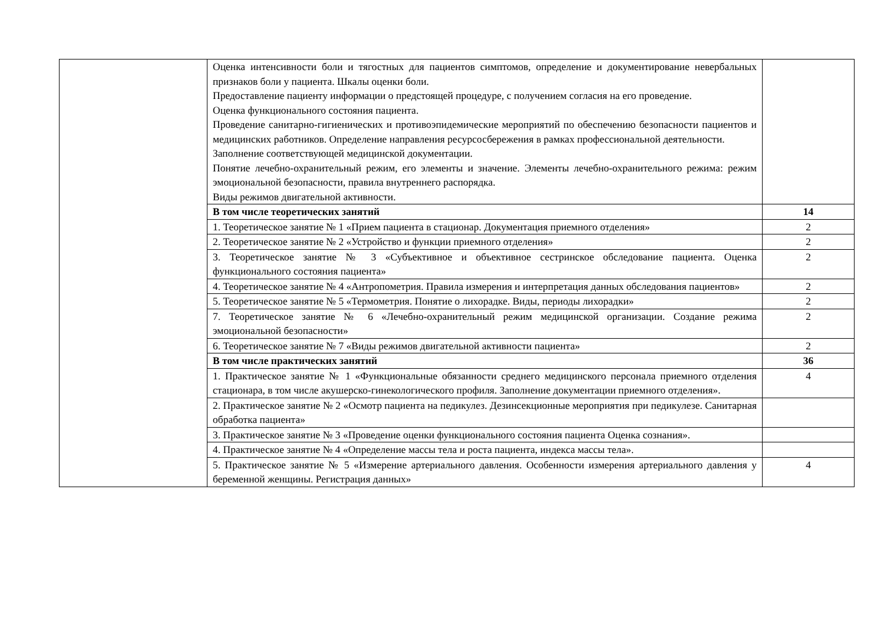| | Оценка интенсивности боли и тягостных для пациентов симптомов, определение и документирование невербальных признаков боли у пациента. Шкалы оценки боли. Предоставление пациенту информации о предстоящей процедуре, с получением согласия на его проведение. Оценка функционального состояния пациента. Проведение санитарно-гигиенических и противоэпидемические мероприятий по обеспечению безопасности пациентов и медицинских работников. Определение направления ресурсосбережения в рамках профессиональной деятельности. Заполнение соответствующей медицинской документации. Понятие лечебно-охранительный режим, его элементы и значение. Элементы лечебно-охранительного режима: режим эмоциональной безопасности, правила внутреннего распорядка. Виды режимов двигательной активности. | |
| | В том числе теоретических занятий | 14 |
| | 1. Теоретическое занятие № 1 «Прием пациента в стационар. Документация приемного отделения» | 2 |
| | 2. Теоретическое занятие № 2 «Устройство и функции приемного отделения» | 2 |
| | 3. Теоретическое занятие № 3 «Субъективное и объективное сестринское обследование пациента. Оценка функционального состояния пациента» | 2 |
| | 4. Теоретическое занятие № 4 «Антропометрия. Правила измерения и интерпретация данных обследования пациентов» | 2 |
| | 5. Теоретическое занятие № 5 «Термометрия. Понятие о лихорадке. Виды, периоды лихорадки» | 2 |
| | 7. Теоретическое занятие № 6 «Лечебно-охранительный режим медицинской организации. Создание режима эмоциональной безопасности» | 2 |
| | 6. Теоретическое занятие № 7 «Виды режимов двигательной активности пациента» | 2 |
| | В том числе практических занятий | 36 |
| | 1. Практическое занятие № 1 «Функциональные обязанности среднего медицинского персонала приемного отделения стационара, в том числе акушерско-гинекологического профиля. Заполнение документации приемного отделения». | 4 |
| | 2. Практическое занятие № 2 «Осмотр пациента на педикулез. Дезинсекционные мероприятия при педикулезе. Санитарная обработка пациента» | |
| | 3. Практическое занятие № 3 «Проведение оценки функционального состояния пациента Оценка сознания». | |
| | 4. Практическое занятие № 4 «Определение массы тела и роста пациента, индекса массы тела». | |
| | 5. Практическое занятие № 5 «Измерение артериального давления. Особенности измерения артериального давления у беременной женщины. Регистрация данных» | 4 |